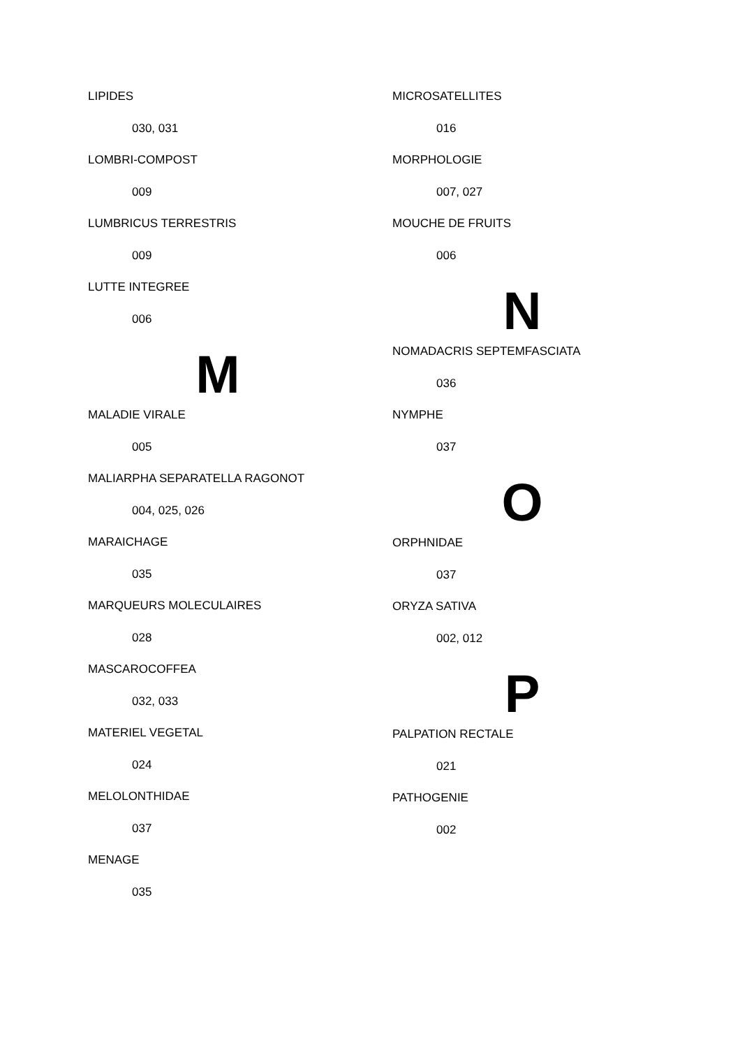LIPIDES
030, 031
LOMBRI-COMPOST
009
LUMBRICUS TERRESTRIS
009
LUTTE INTEGREE
006
M
MALADIE VIRALE
005
MALIARPHA SEPARATELLA RAGONOT
004, 025, 026
MARAICHAGE
035
MARQUEURS MOLECULAIRES
028
MASCAROCOFFEA
032, 033
MATERIEL VEGETAL
024
MELOLONTHIDAE
037
MENAGE
035
MICROSATELLITES
016
MORPHOLOGIE
007, 027
MOUCHE DE FRUITS
006
N
NOMADACRIS SEPTEMFASCIATA
036
NYMPHE
037
O
ORPHNIDAE
037
ORYZA SATIVA
002, 012
P
PALPATION RECTALE
021
PATHOGENIE
002